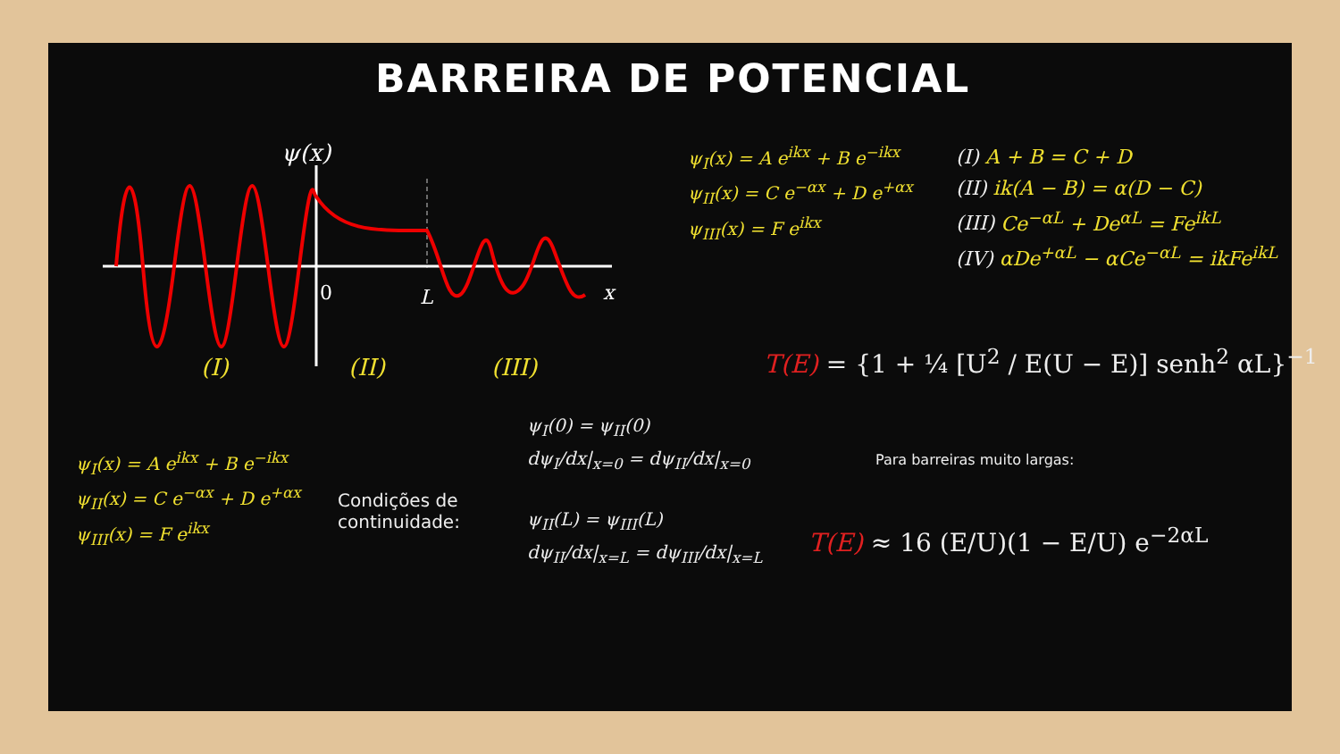BARREIRA DE POTENCIAL
ψ(x)
0
L
x
(I)
(II)
(III)
ψ<sub>I</sub>(x) = A e<sup>ikx</sup> + B e<sup>−ikx</sup>
ψ<sub>II</sub>(x) = C e<sup>−αx</sup> + D e<sup>+αx</sup>
ψ<sub>III</sub>(x) = F e<sup>ikx</sup>
(I) A + B = C + D
(II) ik(A − B) = α(D − C)
(III) Ce<sup>−αL</sup> + De<sup>αL</sup> = Fe<sup>ikL</sup>
(IV) αDe<sup>+αL</sup> − αCe<sup>−αL</sup> = ikFe<sup>ikL</sup>
T(E) = {1 + ¼ [U<sup>2</sup> / E(U − E)] senh<sup>2</sup> αL}<sup>−1</sup>
Para barreiras muito largas:
T(E) ≈ 16 (E/U)(1 − E/U) e<sup>−2αL</sup>
ψ<sub>I</sub>(x) = A e<sup>ikx</sup> + B e<sup>−ikx</sup>
ψ<sub>II</sub>(x) = C e<sup>−αx</sup> + D e<sup>+αx</sup>
ψ<sub>III</sub>(x) = F e<sup>ikx</sup>
Condições de
continuidade:
ψ<sub>I</sub>(0) = ψ<sub>II</sub>(0)
dψ<sub>I</sub>/dx|<sub>x=0</sub> = dψ<sub>II</sub>/dx|<sub>x=0</sub>
ψ<sub>II</sub>(L) = ψ<sub>III</sub>(L)
dψ<sub>II</sub>/dx|<sub>x=L</sub> = dψ<sub>III</sub>/dx|<sub>x=L</sub>